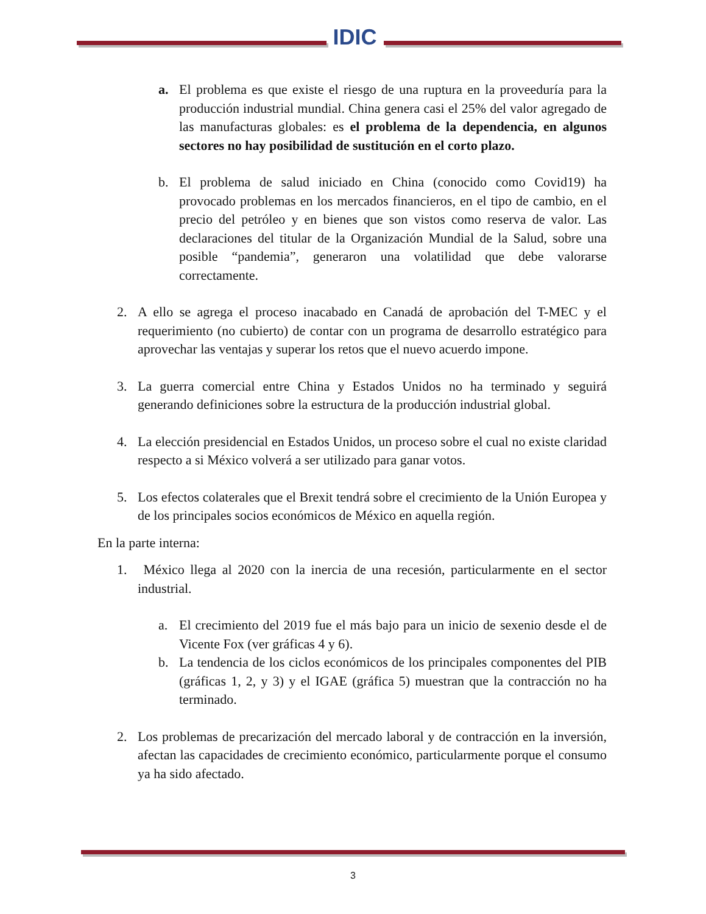IDIC
a. El problema es que existe el riesgo de una ruptura en la proveeduría para la producción industrial mundial. China genera casi el 25% del valor agregado de las manufacturas globales: es el problema de la dependencia, en algunos sectores no hay posibilidad de sustitución en el corto plazo.
b. El problema de salud iniciado en China (conocido como Covid19) ha provocado problemas en los mercados financieros, en el tipo de cambio, en el precio del petróleo y en bienes que son vistos como reserva de valor. Las declaraciones del titular de la Organización Mundial de la Salud, sobre una posible “pandemia”, generaron una volatilidad que debe valorarse correctamente.
2. A ello se agrega el proceso inacabado en Canadá de aprobación del T-MEC y el requerimiento (no cubierto) de contar con un programa de desarrollo estratégico para aprovechar las ventajas y superar los retos que el nuevo acuerdo impone.
3. La guerra comercial entre China y Estados Unidos no ha terminado y seguirá generando definiciones sobre la estructura de la producción industrial global.
4. La elección presidencial en Estados Unidos, un proceso sobre el cual no existe claridad respecto a si México volverá a ser utilizado para ganar votos.
5. Los efectos colaterales que el Brexit tendrá sobre el crecimiento de la Unión Europea y de los principales socios económicos de México en aquella región.
En la parte interna:
1. México llega al 2020 con la inercia de una recesión, particularmente en el sector industrial.
a. El crecimiento del 2019 fue el más bajo para un inicio de sexenio desde el de Vicente Fox (ver gráficas 4 y 6).
b. La tendencia de los ciclos económicos de los principales componentes del PIB (gráficas 1, 2, y 3) y el IGAE (gráfica 5) muestran que la contracción no ha terminado.
2. Los problemas de precarización del mercado laboral y de contracción en la inversión, afectan las capacidades de crecimiento económico, particularmente porque el consumo ya ha sido afectado.
3